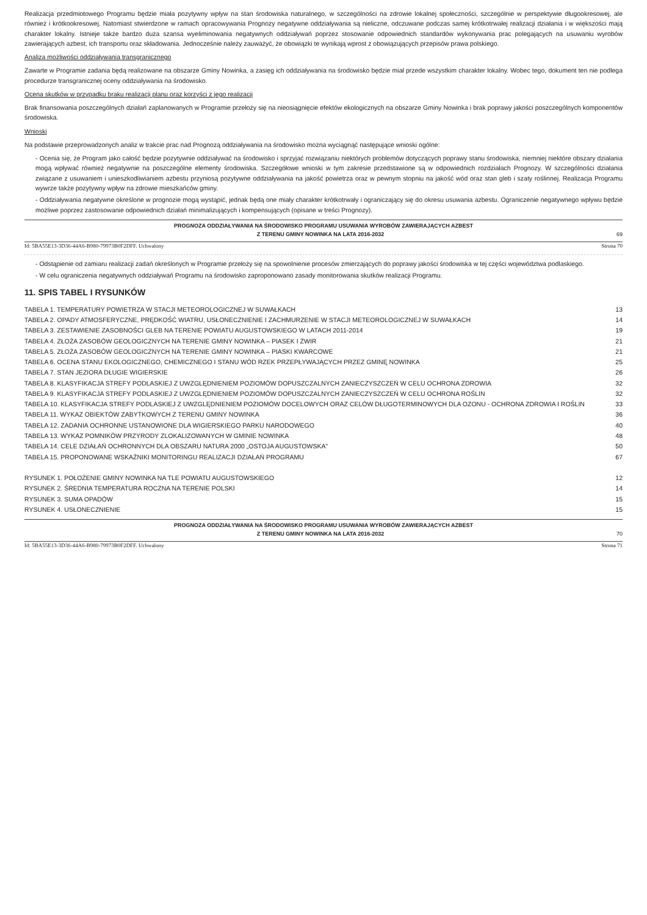Realizacja przedmiotowego Programu będzie miała pozytywny wpływ na stan środowiska naturalnego, w szczególności na zdrowie lokalnej społeczności, szczególnie w perspektywie długookresowej, ale również i krótkookresowej. Natomiast stwierdzone w ramach opracowywania Prognozy negatywne oddziaływania są nieliczne, odczuwane podczas samej krótkotrwałej realizacji działania i w większości mają charakter lokalny. Istnieje także bardzo duża szansa wyeliminowania negatywnych oddziaływań poprzez stosowanie odpowiednich standardów wykonywania prac polegających na usuwaniu wyrobów zawierających azbest, ich transportu oraz składowania. Jednocześnie należy zauważyć, że obowiązki te wynikają wprost z obowiązujących przepisów prawa polskiego.
Analiza możliwości oddziaływania transgranicznego
Zawarte w Programie zadania będą realizowane na obszarze Gminy Nowinka, a zasięg ich oddziaływania na środowisko będzie miał przede wszystkim charakter lokalny. Wobec tego, dokument ten nie podlega procedurze transgranicznej oceny oddziaływania na środowisko.
Ocena skutków w przypadku braku realizacji planu oraz korzyści z jego realizacji
Brak finansowania poszczególnych działań zaplanowanych w Programie przełoży się na nieosiągnięcie efektów ekologicznych na obszarze Gminy Nowinka i brak poprawy jakości poszczególnych komponentów środowiska.
Wnioski
Na podstawie przeprowadzonych analiz w trakcie prac nad Prognozą oddziaływania na środowisko można wyciągnąć następujące wnioski ogólne:
- Ocenia się, że Program jako całość będzie pozytywnie oddziaływać na środowisko i sprzyjać rozwiązaniu niektórych problemów dotyczących poprawy stanu środowiska, niemniej niektóre obszary działania mogą wpływać również negatywnie na poszczególne elementy środowiska. Szczegółowe wnioski w tym zakresie przedstawione są w odpowiednich rozdziałach Prognozy. W szczególności działania związane z usuwaniem i unieszkodliwianiem azbestu przyniosą pozytywne oddziaływania na jakość powietrza oraz w pewnym stopniu na jakość wód oraz stan gleb i szaty roślinnej. Realizacja Programu wywrze także pozytywny wpływ na zdrowie mieszkańców gminy.
- Oddziaływania negatywne określone w prognozie mogą wystąpić, jednak będą one miały charakter krótkotrwały i ograniczający się do okresu usuwania azbestu. Ograniczenie negatywnego wpływu będzie możliwe poprzez zastosowanie odpowiednich działań minimalizujących i kompensujących (opisane w treści Prognozy).
PROGNOZA ODDZIAŁYWANIA NA ŚRODOWISKO PROGRAMU USUWANIA WYROBÓW ZAWIERAJĄCYCH AZBEST
Z TERENU GMINY NOWINKA NA LATA 2016-2032 69
Id: 5BA55E13-3D36-44A6-B980-79973B0F2DFF. Uchwalony Strona 70
- Odstąpienie od zamiaru realizacji zadań określonych w Programie przełoży się na spowolnienie procesów zmierzających do poprawy jakości środowiska w tej części województwa podlaskiego.
- W celu ograniczenia negatywnych oddziaływań Programu na środowisko zaproponowano zasady monitorowania skutków realizacji Programu.
11. SPIS TABEL I RYSUNKÓW
TABELA 1. TEMPERATURY POWIETRZA W STACJI METEOROLOGICZNEJ W SUWAŁKACH 13
TABELA 2. OPADY ATMOSFERYCZNE, PRĘDKOŚĆ WIATRU, USŁONECZNIENIE I ZACHMURZENIE W STACJI METEOROLOGICZNEJ W SUWAŁKACH 14
TABELA 3. ZESTAWIENIE ZASOBNOŚCI GLEB NA TERENIE POWIATU AUGUSTOWSKIEGO W LATACH 2011-2014 19
TABELA 4. ZŁOŻA ZASOBÓW GEOLOGICZNYCH NA TERENIE GMINY NOWINKA – PIASEK I ŻWIR 21
TABELA 5. ZŁOŻA ZASOBÓW GEOLOGICZNYCH NA TERENIE GMINY NOWINKA – PIASKI KWARCOWE 21
TABELA 6. OCENA STANU EKOLOGICZNEGO, CHEMICZNEGO I STANU WÓD RZEK PRZEPŁYWAJĄCYCH PRZEZ GMINĘ NOWINKA 25
TABELA 7. STAN JEZIORA DŁUGIE WIGIERSKIE 26
TABELA 8. KLASYFIKACJA STREFY PODLASKIEJ Z UWZGLĘDNIENIEM POZIOMÓW DOPUSZCZALNYCH ZANIECZYSZCZEŃ W CELU OCHRONA ZDROWIA 32
TABELA 9. KLASYFIKACJA STREFY PODLASKIEJ Z UWZGLĘDNIENIEM POZIOMÓW DOPUSZCZALNYCH ZANIECZYSZCZEŃ W CELU OCHRONA ROŚLIN 32
TABELA 10. KLASYFIKACJA STREFY PODLASKIEJ Z UWZGLĘDNIENIEM POZIOMÓW DOCELOWYCH ORAZ CELÓW DŁUGOTERMINOWYCH DLA OZONU - OCHRONA ZDROWIA I ROŚLIN 33
TABELA 11. WYKAZ OBIEKTÓW ZABYTKOWYCH Z TERENU GMINY NOWINKA 36
TABELA 12. ZADANIA OCHRONNE USTANOWIONE DLA WIGIERSKIEGO PARKU NARODOWEGO 40
TABELA 13. WYKAZ POMNIKÓW PRZYRODY ZLOKALIZOWANYCH W GMINIE NOWINKA 48
TABELA 14. CELE DZIAŁAŃ OCHRONNYCH DLA OBSZARU NATURA 2000 „OSTOJA AUGUSTOWSKA” 50
TABELA 15. PROPONOWANE WSKAŹNIKI MONITORINGU REALIZACJI DZIAŁAŃ PROGRAMU 67
RYSUNEK 1. POŁOŻENIE GMINY NOWINKA NA TLE POWIATU AUGUSTOWSKIEGO 12
RYSUNEK 2. ŚREDNIA TEMPERATURA ROCZNA NA TERENIE POLSKI 14
RYSUNEK 3. SUMA OPADÓW 15
RYSUNEK 4. USŁONECZNIENIE 15
PROGNOZA ODDZIAŁYWANIA NA ŚRODOWISKO PROGRAMU USUWANIA WYROBÓW ZAWIERAJĄCYCH AZBEST
Z TERENU GMINY NOWINKA NA LATA 2016-2032 70
Id: 5BA55E13-3D36-44A6-B980-79973B0F2DFF. Uchwalony Strona 71